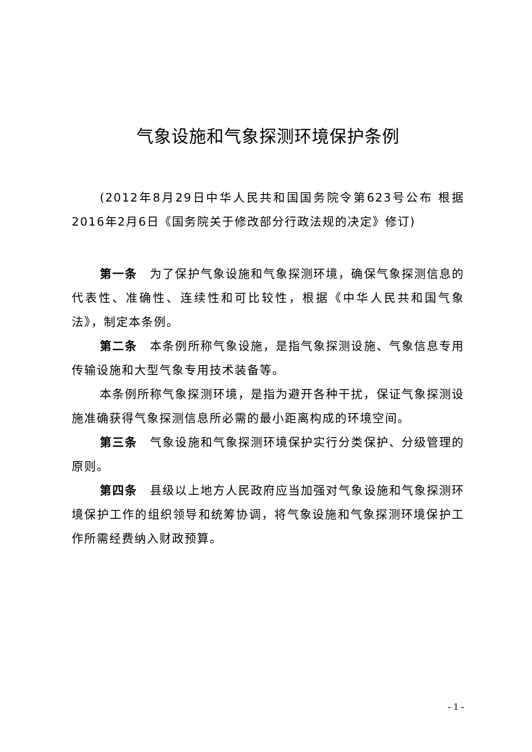气象设施和气象探测环境保护条例
(2012年8月29日中华人民共和国国务院令第623号公布 根据2016年2月6日《国务院关于修改部分行政法规的决定》修订)
第一条　为了保护气象设施和气象探测环境，确保气象探测信息的代表性、准确性、连续性和可比较性，根据《中华人民共和国气象法》，制定本条例。
第二条　本条例所称气象设施，是指气象探测设施、气象信息专用传输设施和大型气象专用技术装备等。
本条例所称气象探测环境，是指为避开各种干扰，保证气象探测设施准确获得气象探测信息所必需的最小距离构成的环境空间。
第三条　气象设施和气象探测环境保护实行分类保护、分级管理的原则。
第四条　县级以上地方人民政府应当加强对气象设施和气象探测环境保护工作的组织领导和统筹协调，将气象设施和气象探测环境保护工作所需经费纳入财政预算。
- 1 -